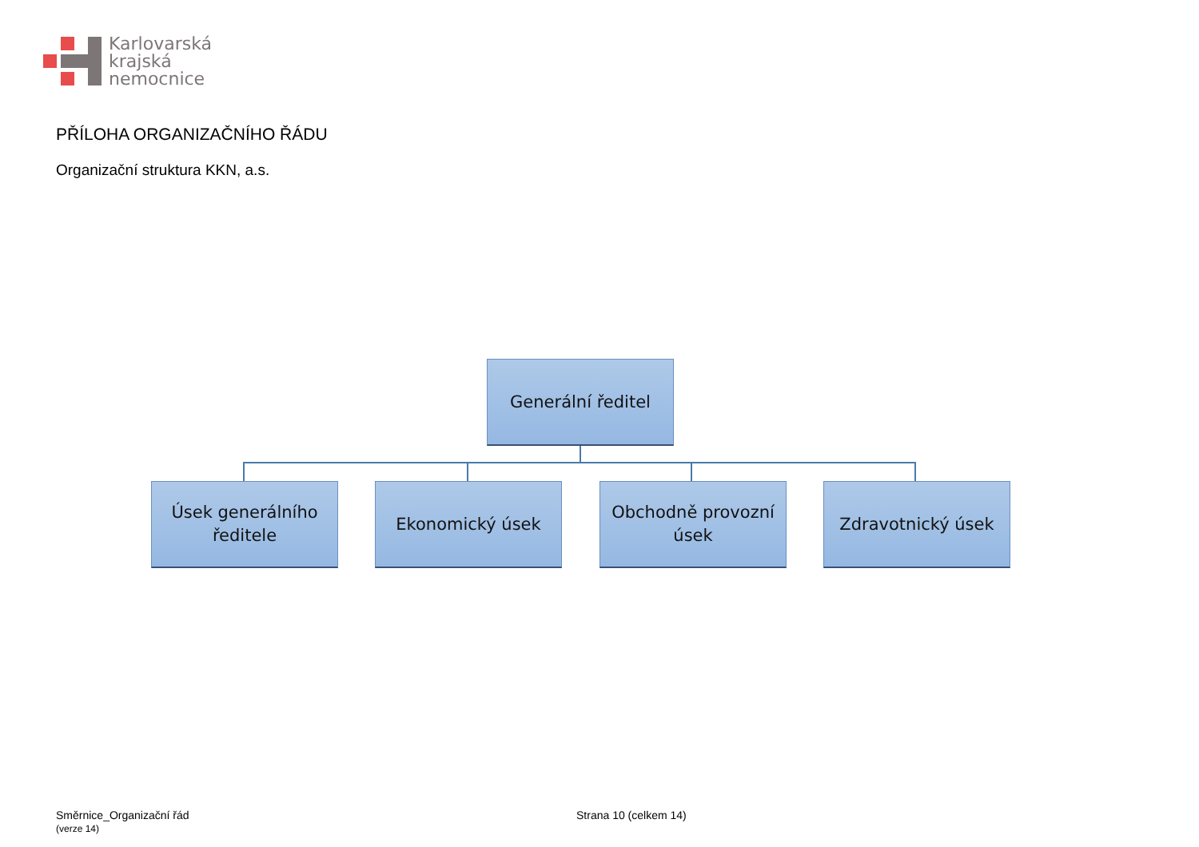Karlovarská
krajská
nemocnice
PŘÍLOHA ORGANIZAČNÍHO ŘÁDU
Organizační struktura KKN, a.s.
Generální ředitel
Úsek generálního
ředitele
Ekonomický úsek
Obchodně provozní
úsek
Zdravotnický úsek
Směrnice_Organizační řád
(verze 14)
Strana 10 (celkem 14)